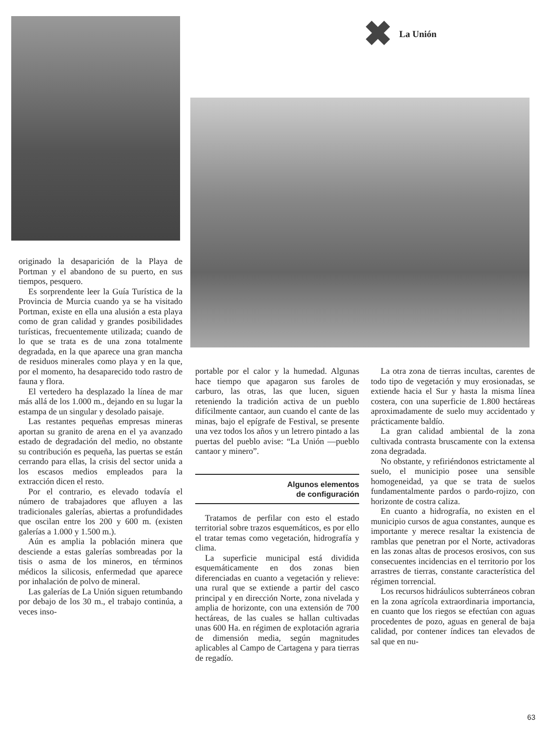✖ La Unión
originado la desaparición de la Playa de Portman y el abandono de su puerto, en sus tiempos, pesquero.
Es sorprendente leer la Guía Turística de la Provincia de Murcia cuando ya se ha visitado Portman, existe en ella una alusión a esta playa como de gran calidad y grandes posibilidades turísticas, frecuentemente utilizada; cuando de lo que se trata es de una zona totalmente degradada, en la que aparece una gran mancha de residuos minerales como playa y en la que, por el momento, ha desaparecido todo rastro de fauna y flora.
El vertedero ha desplazado la línea de mar más allá de los 1.000 m., dejando en su lugar la estampa de un singular y desolado paisaje.
Las restantes pequeñas empresas mineras aportan su granito de arena en el ya avanzado estado de degradación del medio, no obstante su contribución es pequeña, las puertas se están cerrando para ellas, la crisis del sector unida a los escasos medios empleados para la extracción dicen el resto.
Por el contrario, es elevado todavía el número de trabajadores que afluyen a las tradicionales galerías, abiertas a profundidades que oscilan entre los 200 y 600 m. (existen galerías a 1.000 y 1.500 m.).
Aún es amplia la población minera que desciende a estas galerías sombreadas por la tisis o asma de los mineros, en términos médicos la silicosis, enfermedad que aparece por inhalación de polvo de mineral.
Las galerías de La Unión siguen retumbando por debajo de los 30 m., el trabajo continúa, a veces inso-
portable por el calor y la humedad. Algunas hace tiempo que apagaron sus faroles de carburo, las otras, las que lucen, siguen reteniendo la tradición activa de un pueblo difícilmente cantaor, aun cuando el cante de las minas, bajo el epígrafe de Festival, se presente una vez todos los años y un letrero pintado a las puertas del pueblo avise: “La Unión —pueblo cantaor y minero”.
Algunos elementos
de configuración
Tratamos de perfilar con esto el estado territorial sobre trazos esquemáticos, es por ello el tratar temas como vegetación, hidrografía y clima.
La superficie municipal está dividida esquemáticamente en dos zonas bien diferenciadas en cuanto a vegetación y relieve: una rural que se extiende a partir del casco principal y en dirección Norte, zona nivelada y amplia de horizonte, con una extensión de 700 hectáreas, de las cuales se hallan cultivadas unas 600 Ha. en régimen de explotación agraria de dimensión media, según magnitudes aplicables al Campo de Cartagena y para tierras de regadío.
La otra zona de tierras incultas, carentes de todo tipo de vegetación y muy erosionadas, se extiende hacia el Sur y hasta la misma línea costera, con una superficie de 1.800 hectáreas aproximadamente de suelo muy accidentado y prácticamente baldío.
La gran calidad ambiental de la zona cultivada contrasta bruscamente con la extensa zona degradada.
No obstante, y refiriéndonos estrictamente al suelo, el municipio posee una sensible homogeneidad, ya que se trata de suelos fundamentalmente pardos o pardo-rojizo, con horizonte de costra caliza.
En cuanto a hidrografía, no existen en el municipio cursos de agua constantes, aunque es importante y merece resaltar la existencia de ramblas que penetran por el Norte, activadoras en las zonas altas de procesos erosivos, con sus consecuentes incidencias en el territorio por los arrastres de tierras, constante característica del régimen torrencial.
Los recursos hidráulicos subterráneos cobran en la zona agrícola extraordinaria importancia, en cuanto que los riegos se efectúan con aguas procedentes de pozo, aguas en general de baja calidad, por contener índices tan elevados de sal que en nu-
63